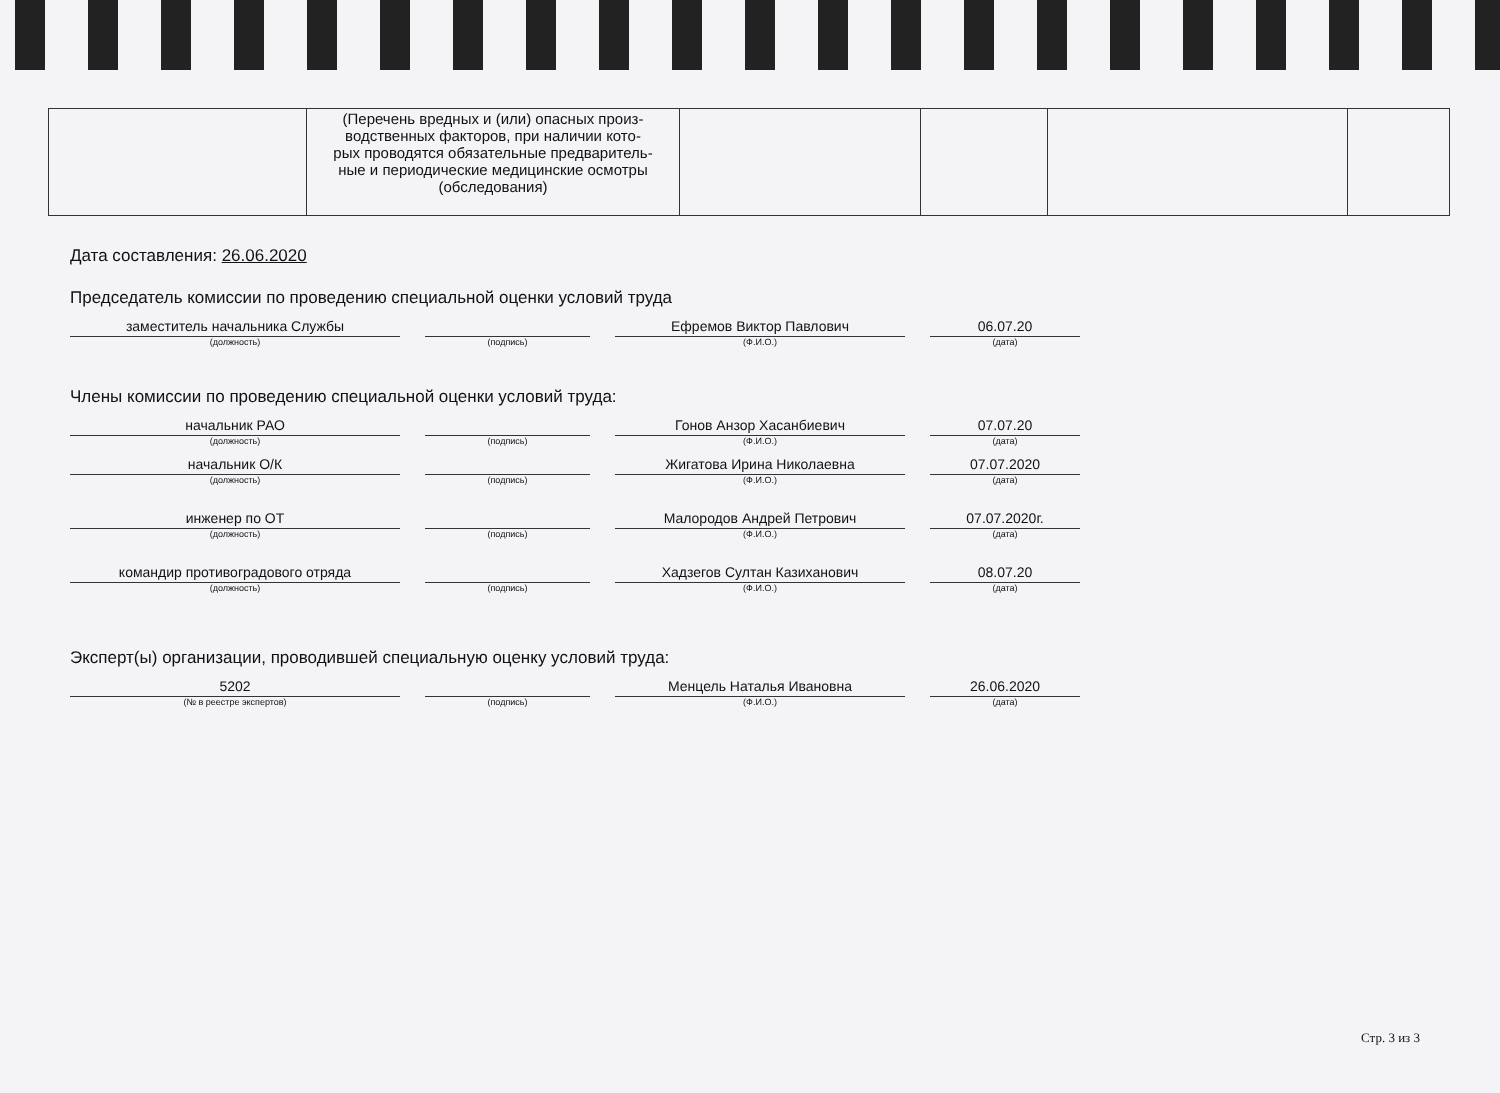| | (Перечень вредных и (или) опасных произ- водственных факторов, при наличии кото- рых проводятся обязательные предваритель- ные и периодические медицинские осмотры (обследования) | | | | |
Дата составления: 26.06.2020
Председатель комиссии по проведению специальной оценки условий труда
заместитель начальника Службы
(должность)
(подпись)
Ефремов Виктор Павлович
(Ф.И.О.)
06.07.20
(дата)
Члены комиссии по проведению специальной оценки условий труда:
начальник РАО
(должность)
(подпись)
Гонов Анзор Хасанбиевич
(Ф.И.О.)
07.07.20
(дата)
начальник О/К
(должность)
(подпись)
Жигатова Ирина Николаевна
(Ф.И.О.)
07.07.2020
(дата)
инженер по ОТ
(должность)
(подпись)
Малородов Андрей Петрович
(Ф.И.О.)
07.07.2020г.
(дата)
командир противоградового отряда
(должность)
(подпись)
Хадзегов Султан Казиханович
(Ф.И.О.)
08.07.20
(дата)
Эксперт(ы) организации, проводившей специальную оценку условий труда:
5202
(№ в реестре экспертов)
(подпись)
Менцель Наталья Ивановна
(Ф.И.О.)
26.06.2020
(дата)
Стр. 3 из 3